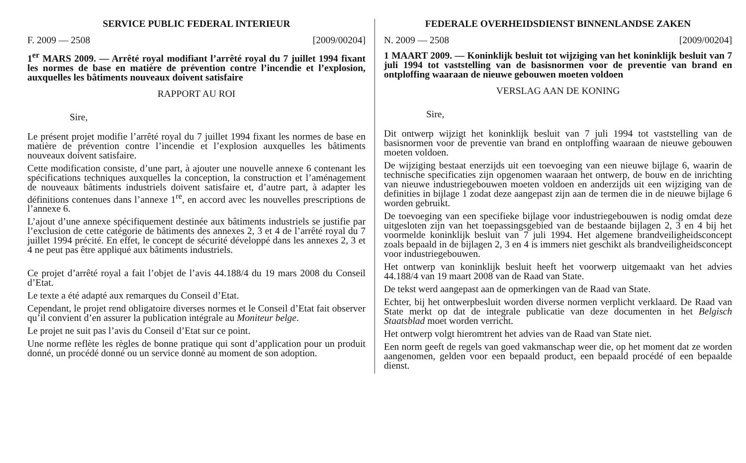SERVICE PUBLIC FEDERAL INTERIEUR
F. 2009 — 2508 [2009/00204]
1<sup>er</sup> MARS 2009. — Arrêté royal modifiant l’arrêté royal du 7 juillet 1994 fixant les normes de base en matière de prévention contre l’incendie et l’explosion, auxquelles les bâtiments nouveaux doivent satisfaire
RAPPORT AU ROI
Sire,
Le présent projet modifie l’arrêté royal du 7 juillet 1994 fixant les normes de base en matière de prévention contre l’incendie et l’explosion auxquelles les bâtiments nouveaux doivent satisfaire.
Cette modification consiste, d’une part, à ajouter une nouvelle annexe 6 contenant les spécifications techniques auxquelles la conception, la construction et l’aménagement de nouveaux bâtiments industriels doivent satisfaire et, d’autre part, à adapter les définitions contenues dans l’annexe 1<sup>re</sup>, en accord avec les nouvelles prescriptions de l’annexe 6.
L’ajout d’une annexe spécifiquement destinée aux bâtiments industriels se justifie par l’exclusion de cette catégorie de bâtiments des annexes 2, 3 et 4 de l’arrêté royal du 7 juillet 1994 précité. En effet, le concept de sécurité développé dans les annexes 2, 3 et 4 ne peut pas être appliqué aux bâtiments industriels.
Ce projet d’arrêté royal a fait l’objet de l’avis 44.188/4 du 19 mars 2008 du Conseil d’Etat.
Le texte a été adapté aux remarques du Conseil d’Etat.
Cependant, le projet rend obligatoire diverses normes et le Conseil d’Etat fait observer qu’il convient d’en assurer la publication intégrale au Moniteur belge.
Le projet ne suit pas l’avis du Conseil d’Etat sur ce point.
Une norme reflète les règles de bonne pratique qui sont d’application pour un produit donné, un procédé donné ou un service donné au moment de son adoption.
FEDERALE OVERHEIDSDIENST BINNENLANDSE ZAKEN
N. 2009 — 2508 [2009/00204]
1 MAART 2009. — Koninklijk besluit tot wijziging van het koninklijk besluit van 7 juli 1994 tot vaststelling van de basisnormen voor de preventie van brand en ontploffing waaraan de nieuwe gebouwen moeten voldoen
VERSLAG AAN DE KONING
Sire,
Dit ontwerp wijzigt het koninklijk besluit van 7 juli 1994 tot vaststelling van de basisnormen voor de preventie van brand en ontploffing waaraan de nieuwe gebouwen moeten voldoen.
De wijziging bestaat enerzijds uit een toevoeging van een nieuwe bijlage 6, waarin de technische specificaties zijn opgenomen waaraan het ontwerp, de bouw en de inrichting van nieuwe industriegebouwen moeten voldoen en anderzijds uit een wijziging van de definities in bijlage 1 zodat deze aangepast zijn aan de termen die in de nieuwe bijlage 6 worden gebruikt.
De toevoeging van een specifieke bijlage voor industriegebouwen is nodig omdat deze uitgesloten zijn van het toepassingsgebied van de bestaande bijlagen 2, 3 en 4 bij het voormelde koninklijk besluit van 7 juli 1994. Het algemene brandveiligheidsconcept zoals bepaald in de bijlagen 2, 3 en 4 is immers niet geschikt als brandveiligheidsconcept voor industriegebouwen.
Het ontwerp van koninklijk besluit heeft het voorwerp uitgemaakt van het advies 44.188/4 van 19 maart 2008 van de Raad van State.
De tekst werd aangepast aan de opmerkingen van de Raad van State.
Echter, bij het ontwerpbesluit worden diverse normen verplicht verklaard. De Raad van State merkt op dat de integrale publicatie van deze documenten in het Belgisch Staatsblad moet worden verricht.
Het ontwerp volgt hieromtrent het advies van de Raad van State niet.
Een norm geeft de regels van goed vakmanschap weer die, op het moment dat ze worden aangenomen, gelden voor een bepaald product, een bepaald procédé of een bepaalde dienst.